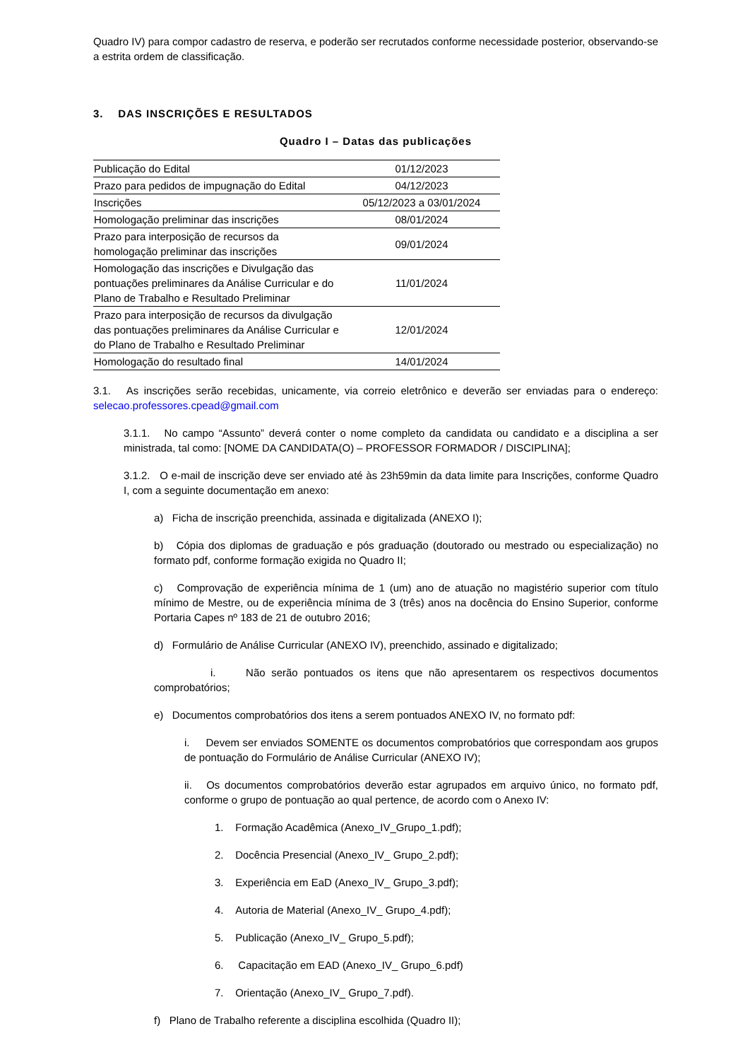Quadro IV) para compor cadastro de reserva, e poderão ser recrutados conforme necessidade posterior, observando-se a estrita ordem de classificação.
3. DAS INSCRIÇÕES E RESULTADOS
Quadro I – Datas das publicações
| Publicação do Edital | 01/12/2023 |
| Prazo para pedidos de impugnação do Edital | 04/12/2023 |
| Inscrições | 05/12/2023 a 03/01/2024 |
| Homologação preliminar das inscrições | 08/01/2024 |
| Prazo para interposição de recursos da homologação preliminar das inscrições | 09/01/2024 |
| Homologação das inscrições e Divulgação das pontuações preliminares da Análise Curricular e do Plano de Trabalho e Resultado Preliminar | 11/01/2024 |
| Prazo para interposição de recursos da divulgação das pontuações preliminares da Análise Curricular e do Plano de Trabalho e Resultado Preliminar | 12/01/2024 |
| Homologação do resultado final | 14/01/2024 |
3.1. As inscrições serão recebidas, unicamente, via correio eletrônico e deverão ser enviadas para o endereço: selecao.professores.cpead@gmail.com
3.1.1. No campo “Assunto” deverá conter o nome completo da candidata ou candidato e a disciplina a ser ministrada, tal como: [NOME DA CANDIDATA(O) – PROFESSOR FORMADOR / DISCIPLINA];
3.1.2. O e-mail de inscrição deve ser enviado até às 23h59min da data limite para Inscrições, conforme Quadro I, com a seguinte documentação em anexo:
a) Ficha de inscrição preenchida, assinada e digitalizada (ANEXO I);
b) Cópia dos diplomas de graduação e pós graduação (doutorado ou mestrado ou especialização) no formato pdf, conforme formação exigida no Quadro II;
c) Comprovação de experiência mínima de 1 (um) ano de atuação no magistério superior com título mínimo de Mestre, ou de experiência mínima de 3 (três) anos na docência do Ensino Superior, conforme Portaria Capes nº 183 de 21 de outubro 2016;
d) Formulário de Análise Curricular (ANEXO IV), preenchido, assinado e digitalizado;
i. Não serão pontuados os itens que não apresentarem os respectivos documentos comprobatórios;
e) Documentos comprobatórios dos itens a serem pontuados ANEXO IV, no formato pdf:
i. Devem ser enviados SOMENTE os documentos comprobatórios que correspondam aos grupos de pontuação do Formulário de Análise Curricular (ANEXO IV);
ii. Os documentos comprobatórios deverão estar agrupados em arquivo único, no formato pdf, conforme o grupo de pontuação ao qual pertence, de acordo com o Anexo IV:
1. Formação Acadêmica (Anexo_IV_Grupo_1.pdf);
2. Docência Presencial (Anexo_IV_ Grupo_2.pdf);
3. Experiência em EaD (Anexo_IV_ Grupo_3.pdf);
4. Autoria de Material (Anexo_IV_ Grupo_4.pdf);
5. Publicação (Anexo_IV_ Grupo_5.pdf);
6. Capacitação em EAD (Anexo_IV_ Grupo_6.pdf)
7. Orientação (Anexo_IV_ Grupo_7.pdf).
f) Plano de Trabalho referente a disciplina escolhida (Quadro II);